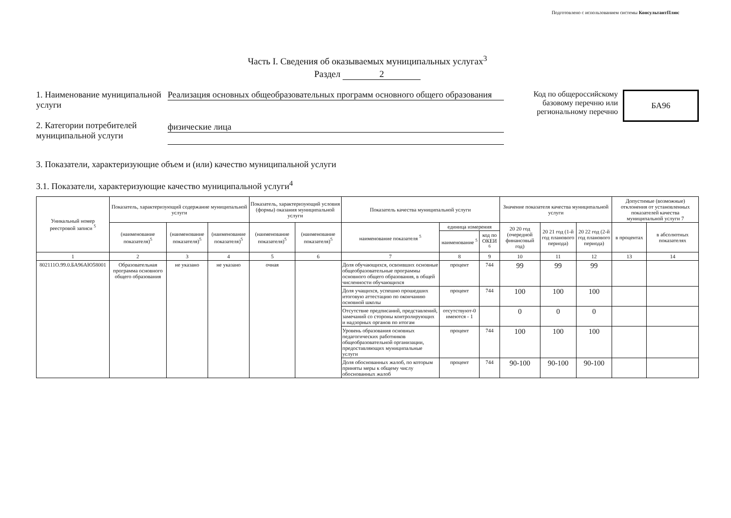Подготовлено с использованием системы КонсультантПлюс
Часть I. Сведения об оказываемых муниципальных услугах<sup>3</sup>
Раздел 2
1. Наименование муниципальной услуги
2. Категории потребителей муниципальной услуги
Реализация основных общеобразовательных программ основного общего образования
физические лица
Код по общероссийскому
базовому перечню или
региональному перечню
БА96
3. Показатели, характеризующие объем и (или) качество муниципальной услуги
3.1. Показатели, характеризующие качество муниципальной услуги<sup>4</sup>
| Уникальный номер реестровой записи <sup>5</sup> | Показатель, характеризующий содержание муниципальной услуги | | | Показатель, характеризующий условия (формы) оказания муниципальной услуги | | Показатель качества муниципальной услуги | | | Значение показателя качества муниципальной услуги | | | Допустимые (возможные) отклонения от установленных показателей качества муниципальной услуги 7 | |
| --- | --- | --- | --- | --- | --- | --- | --- | --- | --- | --- | --- | --- | --- |
| | (наименование показателя)<sup>5</sup> | (наименование показателя)<sup>5</sup> | (наименование показателя)<sup>5</sup> | (наименование показателя)<sup>5</sup> | (наименование показателя)<sup>5</sup> | наименование показателя <sup>5</sup> | единица измерения | | 20 20 год (очередной финансовый год) | 20 21 год (1-й год планового периода) | 20 22 год (2-й год планового периода) | в процентах | в абсолютных показателях |
| | | | | | | | наименование <sup>5</sup> | код по ОКЕИ <sup>6</sup> | | | | | |
| 1 | 2 | 3 | 4 | 5 | 6 | 7 | 8 | 9 | 10 | 11 | 12 | 13 | 14 |
| 802111О.99.0.БА96АЮ58001 | Образовательная программа основного общего образования | не указано | не указано | очная | | Доля обучающихся, освоивших основные общеобразовательные программы основного общего образования, в общей численности обучающихся | процент | 744 | 99 | 99 | 99 | | |
| | | | | | | Доля учащихся, успешно прошедших итоговую аттестацию по окончанию основной школы | процент | 744 | 100 | 100 | 100 | | |
| | | | | | | Отсутствие предписаний, представлений, замечаний со стороны контролирующих и надзорных органов по итогам | отсутствуют-0 имеются - 1 | | 0 | 0 | 0 | | |
| | | | | | | Уровень образования основных педагогических работников общеобразовательной организации, предоставляющих муниципальные услуги | процент | 744 | 100 | 100 | 100 | | |
| | | | | | | Доля обоснованных жалоб, по которым приняты меры к общему числу обоснованных жалоб | процент | 744 | 90-100 | 90-100 | 90-100 | | |